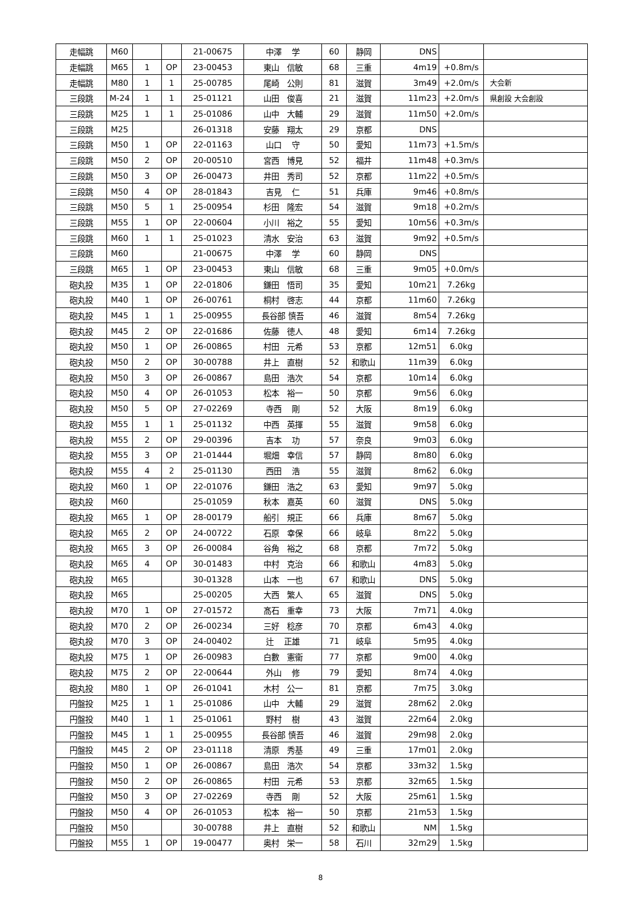| 走幅跳 | M60 | | | 21-00675 | 中澤 学 | 60 | 静岡 | DNS | | |
| 走幅跳 | M65 | 1 | OP | 23-00453 | 東山 信敏 | 68 | 三重 | 4m19 | +0.8m/s | |
| 走幅跳 | M80 | 1 | 1 | 25-00785 | 尾崎 公則 | 81 | 滋賀 | 3m49 | +2.0m/s | 大会新 |
| 三段跳 | M-24 | 1 | 1 | 25-01121 | 山田 俊喜 | 21 | 滋賀 | 11m23 | +2.0m/s | 県創設 大会創設 |
| 三段跳 | M25 | 1 | 1 | 25-01086 | 山中 大輔 | 29 | 滋賀 | 11m50 | +2.0m/s | |
| 三段跳 | M25 | | | 26-01318 | 安藤 翔太 | 29 | 京都 | DNS | | |
| 三段跳 | M50 | 1 | OP | 22-01163 | 山口 守 | 50 | 愛知 | 11m73 | +1.5m/s | |
| 三段跳 | M50 | 2 | OP | 20-00510 | 宮西 博見 | 52 | 福井 | 11m48 | +0.3m/s | |
| 三段跳 | M50 | 3 | OP | 26-00473 | 井田 秀司 | 52 | 京都 | 11m22 | +0.5m/s | |
| 三段跳 | M50 | 4 | OP | 28-01843 | 吉見 仁 | 51 | 兵庫 | 9m46 | +0.8m/s | |
| 三段跳 | M50 | 5 | 1 | 25-00954 | 杉田 隆宏 | 54 | 滋賀 | 9m18 | +0.2m/s | |
| 三段跳 | M55 | 1 | OP | 22-00604 | 小川 裕之 | 55 | 愛知 | 10m56 | +0.3m/s | |
| 三段跳 | M60 | 1 | 1 | 25-01023 | 清水 安治 | 63 | 滋賀 | 9m92 | +0.5m/s | |
| 三段跳 | M60 | | | 21-00675 | 中澤 学 | 60 | 静岡 | DNS | | |
| 三段跳 | M65 | 1 | OP | 23-00453 | 東山 信敏 | 68 | 三重 | 9m05 | +0.0m/s | |
| 砲丸投 | M35 | 1 | OP | 22-01806 | 鎌田 悟司 | 35 | 愛知 | 10m21 | 7.26kg | |
| 砲丸投 | M40 | 1 | OP | 26-00761 | 桐村 啓志 | 44 | 京都 | 11m60 | 7.26kg | |
| 砲丸投 | M45 | 1 | 1 | 25-00955 | 長谷部 慎吾 | 46 | 滋賀 | 8m54 | 7.26kg | |
| 砲丸投 | M45 | 2 | OP | 22-01686 | 佐藤 徳人 | 48 | 愛知 | 6m14 | 7.26kg | |
| 砲丸投 | M50 | 1 | OP | 26-00865 | 村田 元希 | 53 | 京都 | 12m51 | 6.0kg | |
| 砲丸投 | M50 | 2 | OP | 30-00788 | 井上 直樹 | 52 | 和歌山 | 11m39 | 6.0kg | |
| 砲丸投 | M50 | 3 | OP | 26-00867 | 島田 浩次 | 54 | 京都 | 10m14 | 6.0kg | |
| 砲丸投 | M50 | 4 | OP | 26-01053 | 松本 裕一 | 50 | 京都 | 9m56 | 6.0kg | |
| 砲丸投 | M50 | 5 | OP | 27-02269 | 寺西 剛 | 52 | 大阪 | 8m19 | 6.0kg | |
| 砲丸投 | M55 | 1 | 1 | 25-01132 | 中西 英揮 | 55 | 滋賀 | 9m58 | 6.0kg | |
| 砲丸投 | M55 | 2 | OP | 29-00396 | 吉本 功 | 57 | 奈良 | 9m03 | 6.0kg | |
| 砲丸投 | M55 | 3 | OP | 21-01444 | 堀畑 幸信 | 57 | 静岡 | 8m80 | 6.0kg | |
| 砲丸投 | M55 | 4 | 2 | 25-01130 | 西田 浩 | 55 | 滋賀 | 8m62 | 6.0kg | |
| 砲丸投 | M60 | 1 | OP | 22-01076 | 鎌田 浩之 | 63 | 愛知 | 9m97 | 5.0kg | |
| 砲丸投 | M60 | | | 25-01059 | 秋本 嘉英 | 60 | 滋賀 | DNS | 5.0kg | |
| 砲丸投 | M65 | 1 | OP | 28-00179 | 船引 規正 | 66 | 兵庫 | 8m67 | 5.0kg | |
| 砲丸投 | M65 | 2 | OP | 24-00722 | 石原 幸保 | 66 | 岐阜 | 8m22 | 5.0kg | |
| 砲丸投 | M65 | 3 | OP | 26-00084 | 谷角 裕之 | 68 | 京都 | 7m72 | 5.0kg | |
| 砲丸投 | M65 | 4 | OP | 30-01483 | 中村 克治 | 66 | 和歌山 | 4m83 | 5.0kg | |
| 砲丸投 | M65 | | | 30-01328 | 山本 一也 | 67 | 和歌山 | DNS | 5.0kg | |
| 砲丸投 | M65 | | | 25-00205 | 大西 繁人 | 65 | 滋賀 | DNS | 5.0kg | |
| 砲丸投 | M70 | 1 | OP | 27-01572 | 髙石 重幸 | 73 | 大阪 | 7m71 | 4.0kg | |
| 砲丸投 | M70 | 2 | OP | 26-00234 | 三好 稔彦 | 70 | 京都 | 6m43 | 4.0kg | |
| 砲丸投 | M70 | 3 | OP | 24-00402 | 辻 正雄 | 71 | 岐阜 | 5m95 | 4.0kg | |
| 砲丸投 | M75 | 1 | OP | 26-00983 | 白數 憲衞 | 77 | 京都 | 9m00 | 4.0kg | |
| 砲丸投 | M75 | 2 | OP | 22-00644 | 外山 修 | 79 | 愛知 | 8m74 | 4.0kg | |
| 砲丸投 | M80 | 1 | OP | 26-01041 | 木村 公一 | 81 | 京都 | 7m75 | 3.0kg | |
| 円盤投 | M25 | 1 | 1 | 25-01086 | 山中 大輔 | 29 | 滋賀 | 28m62 | 2.0kg | |
| 円盤投 | M40 | 1 | 1 | 25-01061 | 野村 樹 | 43 | 滋賀 | 22m64 | 2.0kg | |
| 円盤投 | M45 | 1 | 1 | 25-00955 | 長谷部 慎吾 | 46 | 滋賀 | 29m98 | 2.0kg | |
| 円盤投 | M45 | 2 | OP | 23-01118 | 清原 秀基 | 49 | 三重 | 17m01 | 2.0kg | |
| 円盤投 | M50 | 1 | OP | 26-00867 | 島田 浩次 | 54 | 京都 | 33m32 | 1.5kg | |
| 円盤投 | M50 | 2 | OP | 26-00865 | 村田 元希 | 53 | 京都 | 32m65 | 1.5kg | |
| 円盤投 | M50 | 3 | OP | 27-02269 | 寺西 剛 | 52 | 大阪 | 25m61 | 1.5kg | |
| 円盤投 | M50 | 4 | OP | 26-01053 | 松本 裕一 | 50 | 京都 | 21m53 | 1.5kg | |
| 円盤投 | M50 | | | 30-00788 | 井上 直樹 | 52 | 和歌山 | NM | 1.5kg | |
| 円盤投 | M55 | 1 | OP | 19-00477 | 奥村 栄一 | 58 | 石川 | 32m29 | 1.5kg | |
8